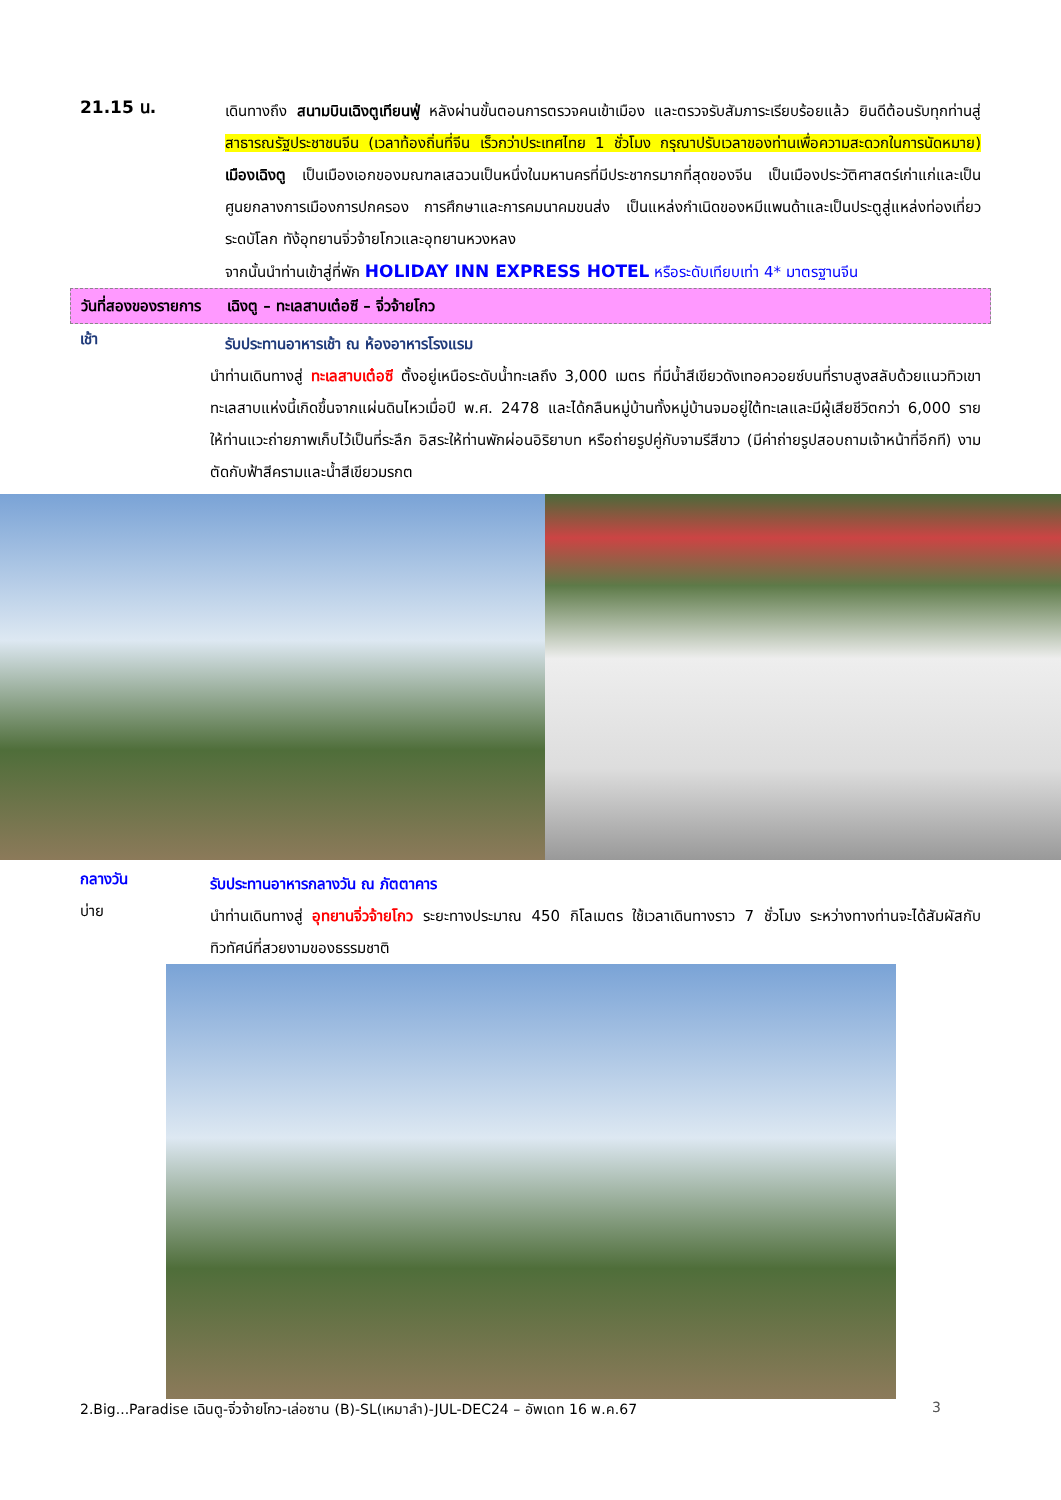21.15 น.
เดินทางถึง สนามบินเฉิงตูเทียนฟู่ หลังผ่านขั้นตอนการตรวจคนเข้าเมือง และตรวจรับสัมภาระเรียบร้อยแล้ว ยินดีต้อนรับทุกท่านสู่ สาธารณรัฐประชาชนจีน (เวลาท้องถิ่นที่จีน เร็วกว่าประเทศไทย 1 ชั่วโมง กรุณาปรับเวลาของท่านเพื่อความสะดวกในการนัดหมาย) เมืองเฉิงตู เป็นเมืองเอกของมณฑลเสฉวนเป็นหนึ่งในมหานครที่มีประชากรมากที่สุดของจีน เป็นเมืองประวัติศาสตร์เก่าแก่และเป็นศูนยกลางการเมืองการปกครอง การศึกษาและการคมนาคมขนส่ง เป็นแหล่งกำเนิดของหมีแพนด้าและเป็นประตูสู่แหล่งท่องเที่ยวระดบัโลก ทัง้อุทยานจิ่วจ้ายโกวและอุทยานหวงหลง
จากนั้นนำท่านเข้าสู่ที่พัก HOLIDAY INN EXPRESS HOTEL หรือระดับเทียบเท่า 4* มาตรฐานจีน
วันที่สองของรายการ เฉิงตู – ทะเลสาบเต๋อซี – จิ่วจ้ายโกว
เช้า
รับประทานอาหารเช้า ณ ห้องอาหารโรงแรม
นำท่านเดินทางสู่ ทะเลสาบเต๋อซี ตั้งอยู่เหนือระดับน้ำทะเลถึง 3,000 เมตร ที่มีน้ำสีเขียวดังเทอควอยซ์บนที่ราบสูงสลับด้วยแนวทิวเขา ทะเลสาบแห่งนี้เกิดขึ้นจากแผ่นดินไหวเมื่อปี พ.ศ. 2478 และได้กลืนหมู่บ้านทั้งหมู่บ้านจมอยู่ใต้ทะเลและมีผู้เสียชีวิตกว่า 6,000 ราย ให้ท่านแวะถ่ายภาพเก็บไว้เป็นที่ระลึก อิสระให้ท่านพักผ่อนอิริยาบท หรือถ่ายรูปคู่กับจามรีสีขาว (มีค่าถ่ายรูปสอบถามเจ้าหน้าที่อีกที) งามตัดกับฟ้าสีครามและน้ำสีเขียวมรกต
กลางวัน
รับประทานอาหารกลางวัน ณ ภัตตาคาร
บ่าย
นำท่านเดินทางสู่ อุทยานจิ่วจ้ายโกว ระยะทางประมาณ 450 กิโลเมตร ใช้เวลาเดินทางราว 7 ชั่วโมง ระหว่างทางท่านจะได้สัมผัสกับทิวทัศน์ที่สวยงามของธรรมชาติ
2.Big...Paradise เฉินตู-จิ่วจ้ายโกว-เล่อซาน (B)-SL(เหมาลำ)-JUL-DEC24 – อัพเดท 16 พ.ค.67 3